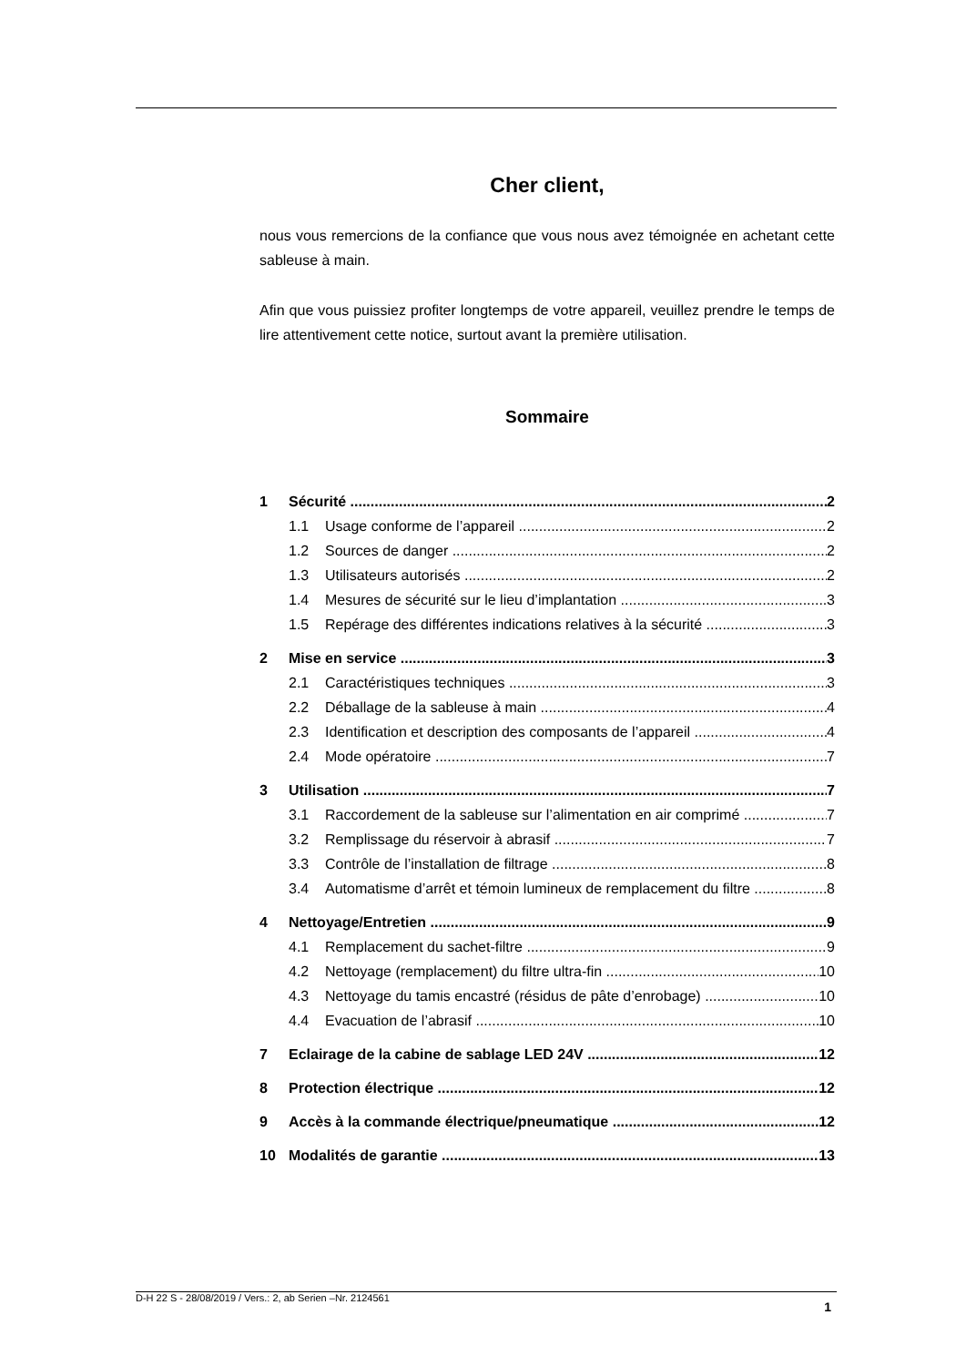Cher client,
nous vous remercions de la confiance que vous nous avez témoignée en achetant cette sableuse à main.
Afin que vous puissiez profiter longtemps de votre appareil, veuillez prendre le temps de lire attentivement cette notice, surtout avant la première utilisation.
Sommaire
1 Sécurité 2
1.1 Usage conforme de l’appareil 2
1.2 Sources de danger 2
1.3 Utilisateurs autorisés 2
1.4 Mesures de sécurité sur le lieu d’implantation 3
1.5 Repérage des différentes indications relatives à la sécurité 3
2 Mise en service 3
2.1 Caractéristiques techniques 3
2.2 Déballage de la sableuse à main 4
2.3 Identification et description des composants de l’appareil 4
2.4 Mode opératoire 7
3 Utilisation 7
3.1 Raccordement de la sableuse sur l’alimentation en air comprimé 7
3.2 Remplissage du réservoir à abrasif 7
3.3 Contrôle de l’installation de filtrage 8
3.4 Automatisme d’arrêt et témoin lumineux de remplacement du filtre 8
4 Nettoyage/Entretien 9
4.1 Remplacement du sachet-filtre 9
4.2 Nettoyage (remplacement) du filtre ultra-fin 10
4.3 Nettoyage du tamis encastré (résidus de pâte d’enrobage) 10
4.4 Evacuation de l’abrasif 10
7 Eclairage de la cabine de sablage LED 24V 12
8 Protection électrique 12
9 Accès à la commande électrique/pneumatique 12
10 Modalités de garantie 13
D-H 22 S - 28/08/2019 / Vers.: 2, ab Serien –Nr. 2124561 1